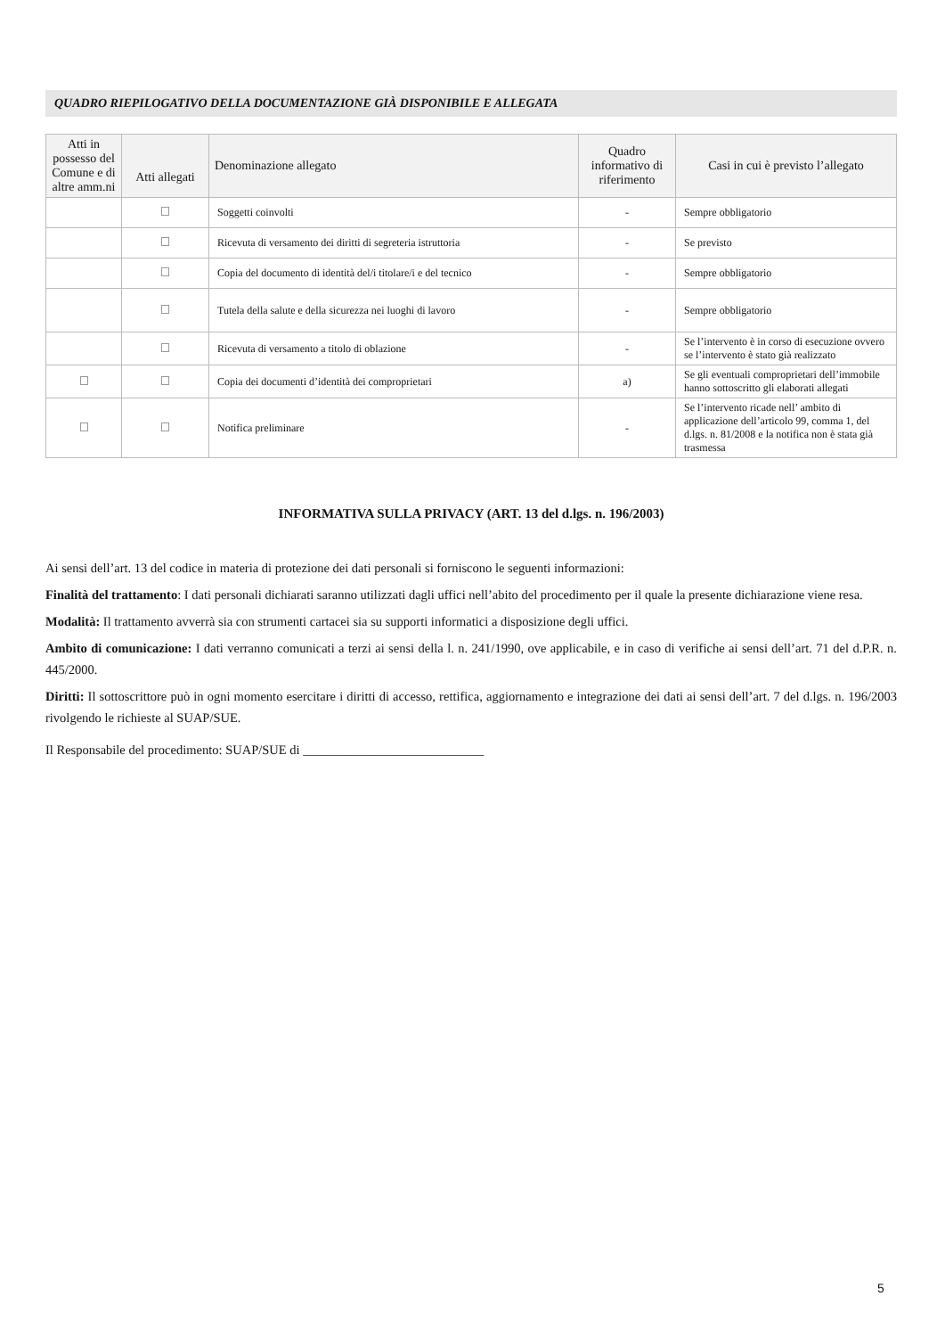QUADRO RIEPILOGATIVO DELLA DOCUMENTAZIONE GIÀ DISPONIBILE E ALLEGATA
| Atti in possesso del Comune e di altre amm.ni | Atti allegati | Denominazione allegato | Quadro informativo di riferimento | Casi in cui è previsto l’allegato |
| --- | --- | --- | --- | --- |
| | | Soggetti coinvolti | - | Sempre obbligatorio |
| | | Ricevuta di versamento dei diritti di segreteria istruttoria | - | Se previsto |
| | | Copia del documento di identità del/i titolare/i e del tecnico | - | Sempre obbligatorio |
| | | Tutela della salute e della sicurezza nei luoghi di lavoro | - | Sempre obbligatorio |
| | | Ricevuta di versamento a titolo di oblazione | - | Se l’intervento è in corso di esecuzione ovvero se l’intervento è stato già realizzato |
| | | Copia dei documenti d’identità dei comproprietari | a) | Se gli eventuali comproprietari dell’immobile hanno sottoscritto gli elaborati allegati |
| | | Notifica preliminare | - | Se l’intervento ricade nell’ ambito di applicazione dell’articolo 99, comma 1, del d.lgs. n. 81/2008 e la notifica non è stata già trasmessa |
INFORMATIVA SULLA PRIVACY (ART. 13 del d.lgs. n. 196/2003)
Ai sensi dell’art. 13 del codice in materia di protezione dei dati personali si forniscono le seguenti informazioni:
Finalità del trattamento: I dati personali dichiarati saranno utilizzati dagli uffici nell’abito del procedimento per il quale la presente dichiarazione viene resa.
Modalità: Il trattamento avverrà sia con strumenti cartacei sia su supporti informatici a disposizione degli uffici.
Ambito di comunicazione: I dati verranno comunicati a terzi ai sensi della l. n. 241/1990, ove applicabile, e in caso di verifiche ai sensi dell’art. 71 del d.P.R. n. 445/2000.
Diritti: Il sottoscrittore può in ogni momento esercitare i diritti di accesso, rettifica, aggiornamento e integrazione dei dati ai sensi dell’art. 7 del d.lgs. n. 196/2003 rivolgendo le richieste al SUAP/SUE.
Il Responsabile del procedimento: SUAP/SUE di ____________________________
5